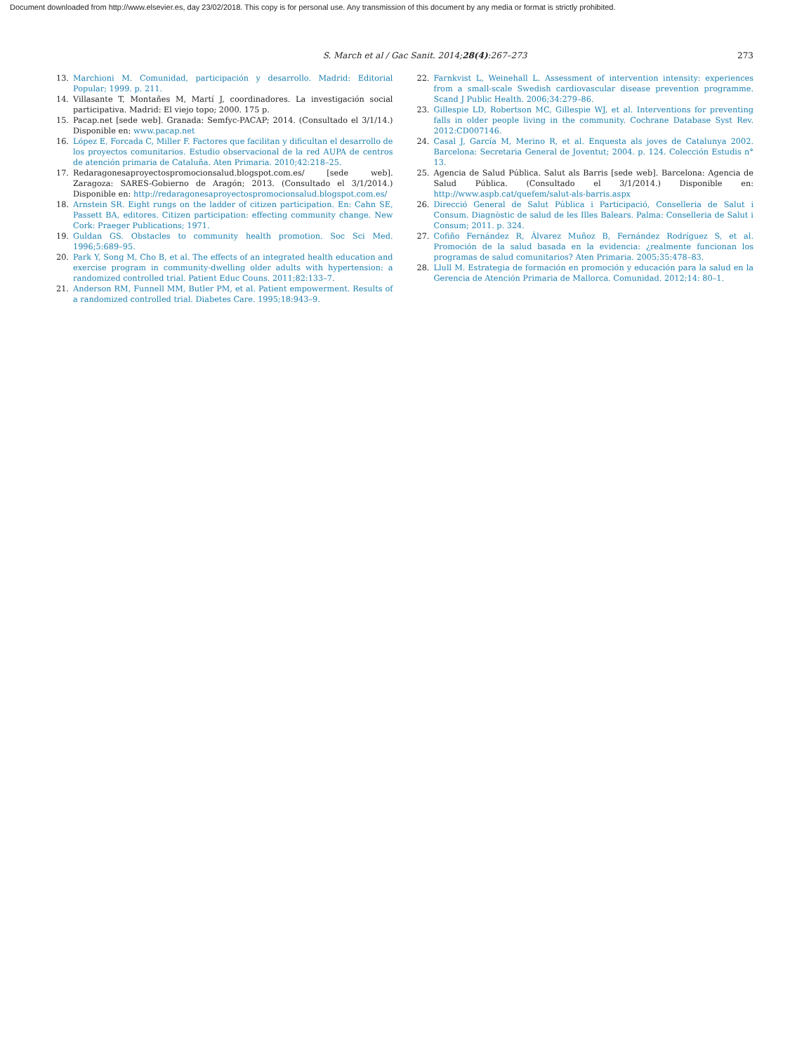Document downloaded from http://www.elsevier.es, day 23/02/2018. This copy is for personal use. Any transmission of this document by any media or format is strictly prohibited.
S. March et al / Gac Sanit. 2014;28(4):267–273 273
13. Marchioni M. Comunidad, participación y desarrollo. Madrid: Editorial Popular; 1999. p. 211.
14. Villasante T, Montañes M, Martí J, coordinadores. La investigación social participativa. Madrid: El viejo topo; 2000. 175 p.
15. Pacap.net [sede web]. Granada: Semfyc-PACAP; 2014. (Consultado el 3/1/14.) Disponible en: www.pacap.net
16. López E, Forcada C, Miller F. Factores que facilitan y dificultan el desarrollo de los proyectos comunitarios. Estudio observacional de la red AUPA de centros de atención primaria de Cataluña. Aten Primaria. 2010;42:218–25.
17. Redaragonesaproyectospromocionsalud.blogspot.com.es/ [sede web]. Zaragoza: SARES-Gobierno de Aragón; 2013. (Consultado el 3/1/2014.) Disponible en: http://redaragonesaproyectospromocionsalud.blogspot.com.es/
18. Arnstein SR. Eight rungs on the ladder of citizen participation. En: Cahn SE, Passett BA, editores. Citizen participation: effecting community change. New Cork: Praeger Publications; 1971.
19. Guldan GS. Obstacles to community health promotion. Soc Sci Med. 1996;5:689–95.
20. Park Y, Song M, Cho B, et al. The effects of an integrated health education and exercise program in community-dwelling older adults with hypertension: a randomized controlled trial. Patient Educ Couns. 2011;82:133–7.
21. Anderson RM, Funnell MM, Butler PM, et al. Patient empowerment. Results of a randomized controlled trial. Diabetes Care. 1995;18:943–9.
22. Farnkvist L, Weinehall L. Assessment of intervention intensity: experiences from a small-scale Swedish cardiovascular disease prevention programme. Scand J Public Health. 2006;34:279–86.
23. Gillespie LD, Robertson MC, Gillespie WJ, et al. Interventions for preventing falls in older people living in the community. Cochrane Database Syst Rev. 2012:CD007146.
24. Casal J, García M, Merino R, et al. Enquesta als joves de Catalunya 2002. Barcelona: Secretaria General de Joventut; 2004. p. 124. Colección Estudis n° 13.
25. Agencia de Salud Pública. Salut als Barris [sede web]. Barcelona: Agencia de Salud Pública. (Consultado el 3/1/2014.) Disponible en: http://www.aspb.cat/quefem/salut-als-barris.aspx
26. Direcció General de Salut Pública i Participació, Conselleria de Salut i Consum. Diagnòstic de salud de les Illes Balears. Palma: Conselleria de Salut i Consum; 2011. p. 324.
27. Cofiño Fernández R, Álvarez Muñoz B, Fernández Rodríguez S, et al. Promoción de la salud basada en la evidencia: ¿realmente funcionan los programas de salud comunitarios? Aten Primaria. 2005;35:478–83.
28. Llull M. Estrategia de formación en promoción y educación para la salud en la Gerencia de Atención Primaria de Mallorca. Comunidad. 2012;14: 80–1.